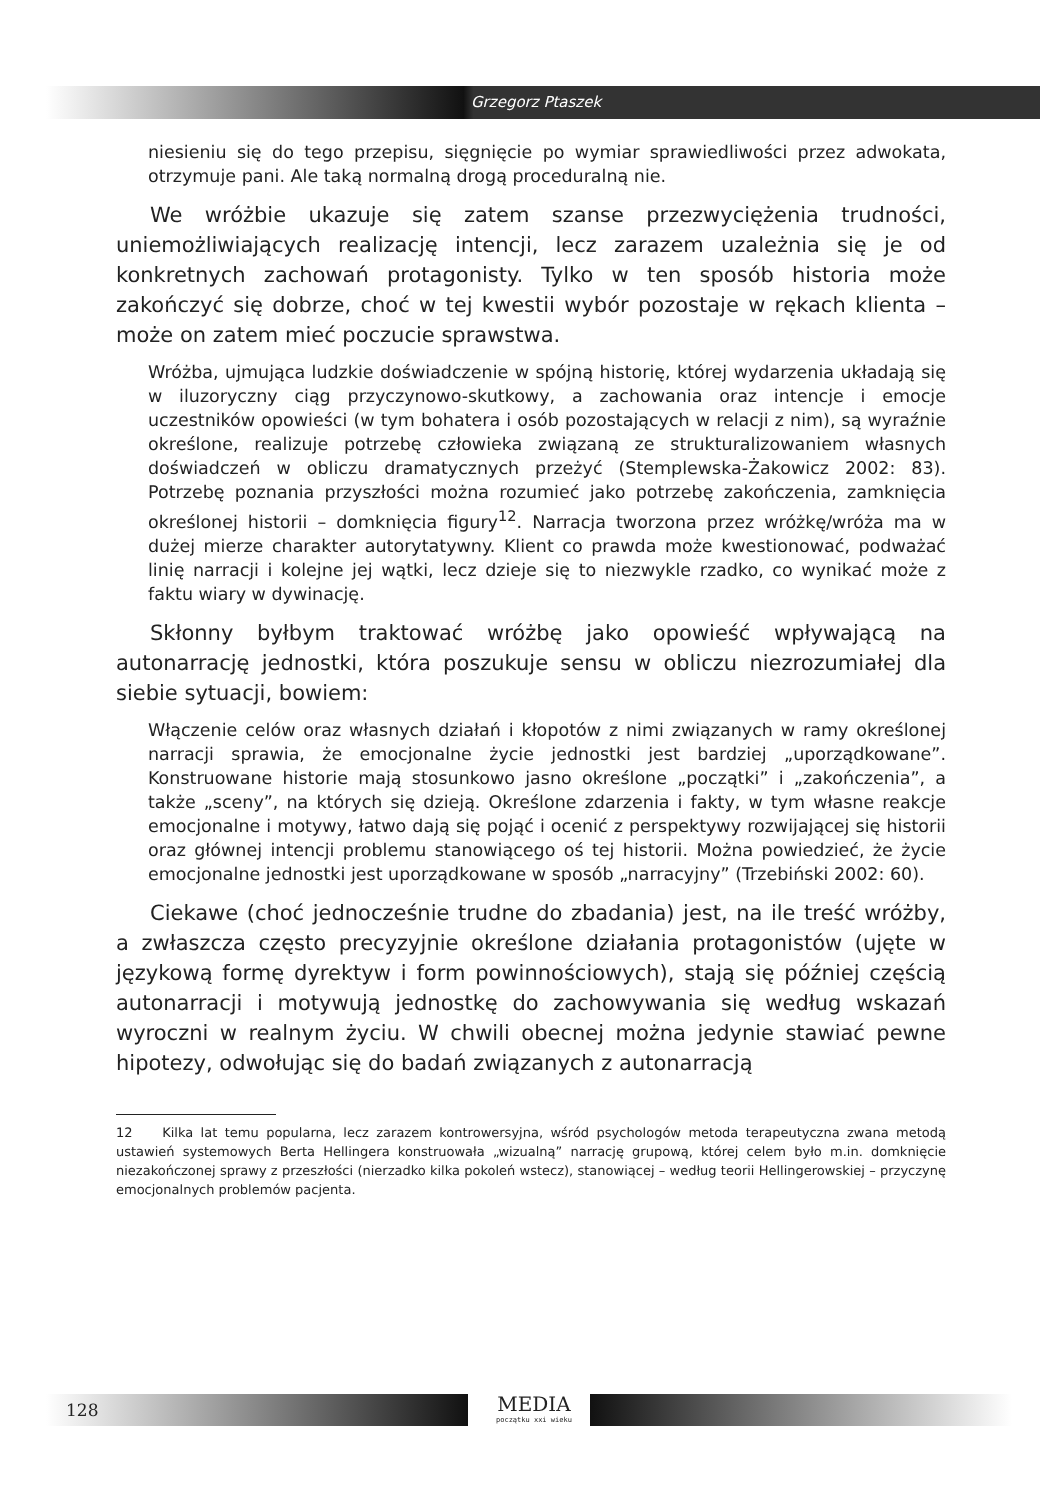Grzegorz Ptaszek
niesieniu się do tego przepisu, sięgnięcie po wymiar sprawiedliwości przez adwokata, otrzymuje pani. Ale taką normalną drogą proceduralną nie.
We wróżbie ukazuje się zatem szanse przezwyciężenia trudności, uniemożliwiających realizację intencji, lecz zarazem uzależnia się je od konkretnych zachowań protagonisty. Tylko w ten sposób historia może zakończyć się dobrze, choć w tej kwestii wybór pozostaje w rękach klienta – może on zatem mieć poczucie sprawstwa.
Wróżba, ujmująca ludzkie doświadczenie w spójną historię, której wydarzenia układają się w iluzoryczny ciąg przyczynowo-skutkowy, a zachowania oraz intencje i emocje uczestników opowieści (w tym bohatera i osób pozostających w relacji z nim), są wyraźnie określone, realizuje potrzebę człowieka związaną ze strukturalizowaniem własnych doświadczeń w obliczu dramatycznych przeżyć (Stemplewska-Żakowicz 2002: 83). Potrzebę poznania przyszłości można rozumieć jako potrzebę zakończenia, zamknięcia określonej historii – domknięcia figury<sup>12</sup>. Narracja tworzona przez wróżkę/wróża ma w dużej mierze charakter autorytatywny. Klient co prawda może kwestionować, podważać linię narracji i kolejne jej wątki, lecz dzieje się to niezwykle rzadko, co wynikać może z faktu wiary w dywinację.
Skłonny byłbym traktować wróżbę jako opowieść wpływającą na autonarrację jednostki, która poszukuje sensu w obliczu niezrozumiałej dla siebie sytuacji, bowiem:
Włączenie celów oraz własnych działań i kłopotów z nimi związanych w ramy określonej narracji sprawia, że emocjonalne życie jednostki jest bardziej „uporządkowane”. Konstruowane historie mają stosunkowo jasno określone „początki” i „zakończenia”, a także „sceny”, na których się dzieją. Określone zdarzenia i fakty, w tym własne reakcje emocjonalne i motywy, łatwo dają się pojąć i ocenić z perspektywy rozwijającej się historii oraz głównej intencji problemu stanowiącego oś tej historii. Można powiedzieć, że życie emocjonalne jednostki jest uporządkowane w sposób „narracyjny” (Trzebiński 2002: 60).
Ciekawe (choć jednocześnie trudne do zbadania) jest, na ile treść wróżby, a zwłaszcza często precyzyjnie określone działania protagonistów (ujęte w językową formę dyrektyw i form powinnościowych), stają się później częścią autonarracji i motywują jednostkę do zachowywania się według wskazań wyroczni w realnym życiu. W chwili obecnej można jedynie stawiać pewne hipotezy, odwołując się do badań związanych z autonarracją
12 Kilka lat temu popularna, lecz zarazem kontrowersyjna, wśród psychologów metoda terapeutyczna zwana metodą ustawień systemowych Berta Hellingera konstruowała „wizualną” narrację grupową, której celem było m.in. domknięcie niezakończonej sprawy z przeszłości (nierzadko kilka pokoleń wstecz), stanowiącej – według teorii Hellingerowskiej – przyczynę emocjonalnych problemów pacjenta.
128 MEDIA
początku xxi wieku